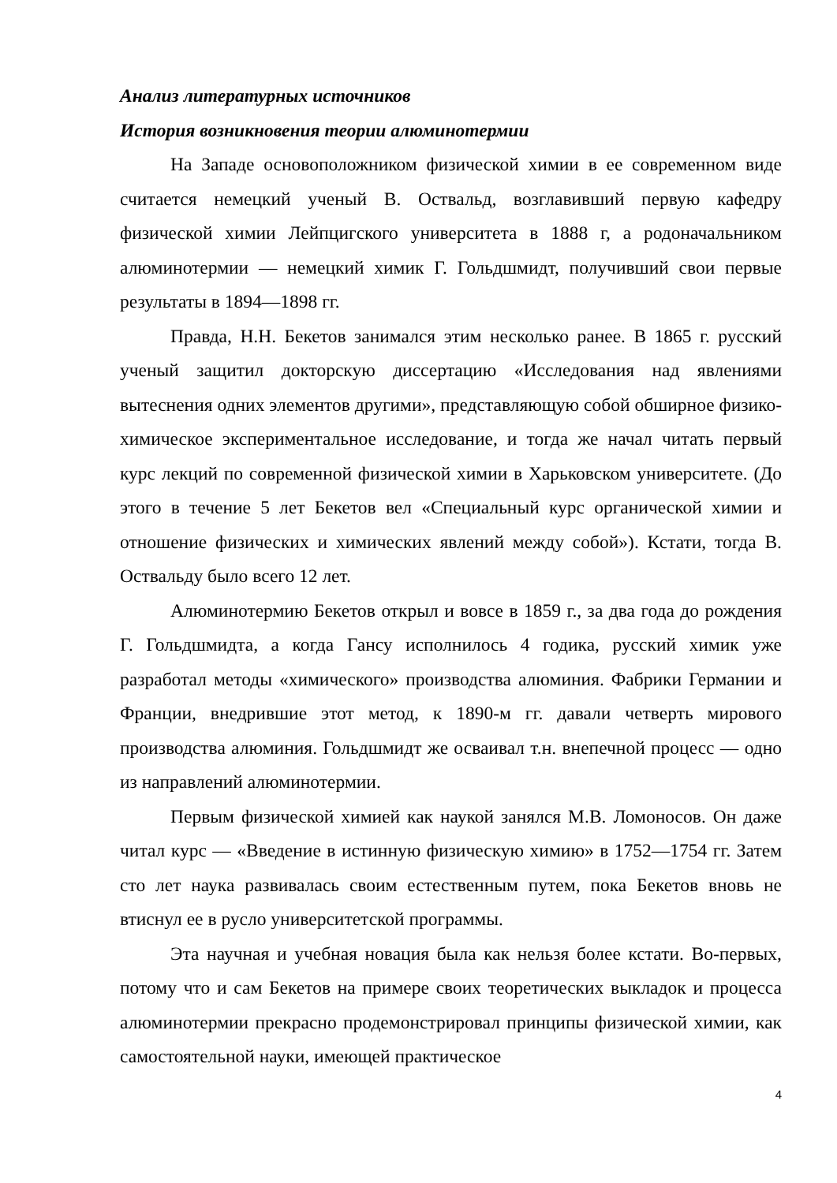Анализ литературных источников
История возникновения теории алюминотермии
На Западе основоположником физической химии в ее современном виде считается немецкий ученый В. Оствальд, возглавивший первую кафедру физической химии Лейпцигского университета в 1888 г, а родоначальником алюминотермии — немецкий химик Г. Гольдшмидт, получивший свои первые результаты в 1894—1898 гг.
Правда, Н.Н. Бекетов занимался этим несколько ранее. В 1865 г. русский ученый защитил докторскую диссертацию «Исследования над явлениями вытеснения одних элементов другими», представляющую собой обширное физико-химическое экспериментальное исследование, и тогда же начал читать первый курс лекций по современной физической химии в Харьковском университете. (До этого в течение 5 лет Бекетов вел «Специальный курс органической химии и отношение физических и химических явлений между собой»). Кстати, тогда В. Оствальду было всего 12 лет.
Алюминотермию Бекетов открыл и вовсе в 1859 г., за два года до рождения Г. Гольдшмидта, а когда Гансу исполнилось 4 годика, русский химик уже разработал методы «химического» производства алюминия. Фабрики Германии и Франции, внедрившие этот метод, к 1890-м гг. давали четверть мирового производства алюминия. Гольдшмидт же осваивал т.н. внепечной процесс — одно из направлений алюминотермии.
Первым физической химией как наукой занялся М.В. Ломоносов. Он даже читал курс — «Введение в истинную физическую химию» в 1752—1754 гг. Затем сто лет наука развивалась своим естественным путем, пока Бекетов вновь не втиснул ее в русло университетской программы.
Эта научная и учебная новация была как нельзя более кстати. Во-первых, потому что и сам Бекетов на примере своих теоретических выкладок и процесса алюминотермии прекрасно продемонстрировал принципы физической химии, как самостоятельной науки, имеющей практическое
4